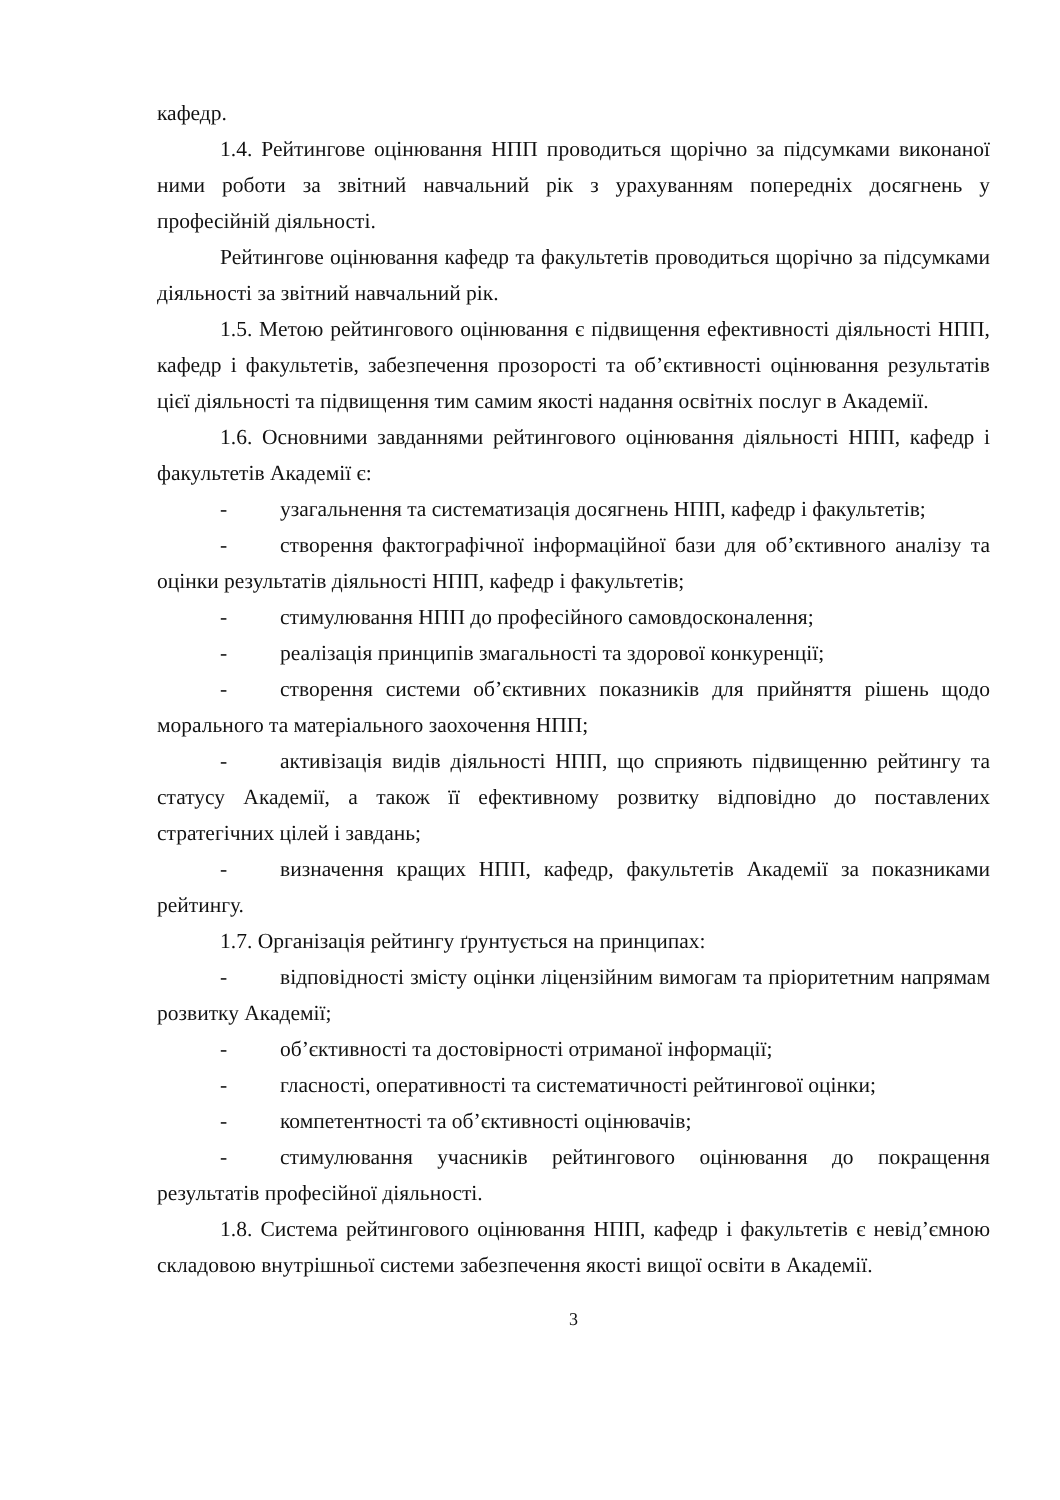кафедр.
1.4. Рейтингове оцінювання НПП проводиться щорічно за підсумками виконаної ними роботи за звітний навчальний рік з урахуванням попередніх досягнень у професійній діяльності.
Рейтингове оцінювання кафедр та факультетів проводиться щорічно за підсумками діяльності за звітний навчальний рік.
1.5. Метою рейтингового оцінювання є підвищення ефективності діяльності НПП, кафедр і факультетів, забезпечення прозорості та об’єктивності оцінювання результатів цієї діяльності та підвищення тим самим якості надання освітніх послуг в Академії.
1.6. Основними завданнями рейтингового оцінювання діяльності НПП, кафедр і факультетів Академії є:
- узагальнення та систематизація досягнень НПП, кафедр і факультетів;
- створення фактографічної інформаційної бази для об’єктивного аналізу та оцінки результатів діяльності НПП, кафедр і факультетів;
- стимулювання НПП до професійного самовдосконалення;
- реалізація принципів змагальності та здорової конкуренції;
- створення системи об’єктивних показників для прийняття рішень щодо морального та матеріального заохочення НПП;
- активізація видів діяльності НПП, що сприяють підвищенню рейтингу та статусу Академії, а також її ефективному розвитку відповідно до поставлених стратегічних цілей і завдань;
- визначення кращих НПП, кафедр, факультетів Академії за показниками рейтингу.
1.7. Організація рейтингу ґрунтується на принципах:
- відповідності змісту оцінки ліцензійним вимогам та пріоритетним напрямам розвитку Академії;
- об’єктивності та достовірності отриманої інформації;
- гласності, оперативності та систематичності рейтингової оцінки;
- компетентності та об’єктивності оцінювачів;
- стимулювання учасників рейтингового оцінювання до покращення результатів професійної діяльності.
1.8. Система рейтингового оцінювання НПП, кафедр і факультетів є невід’ємною складовою внутрішньої системи забезпечення якості вищої освіти в Академії.
3